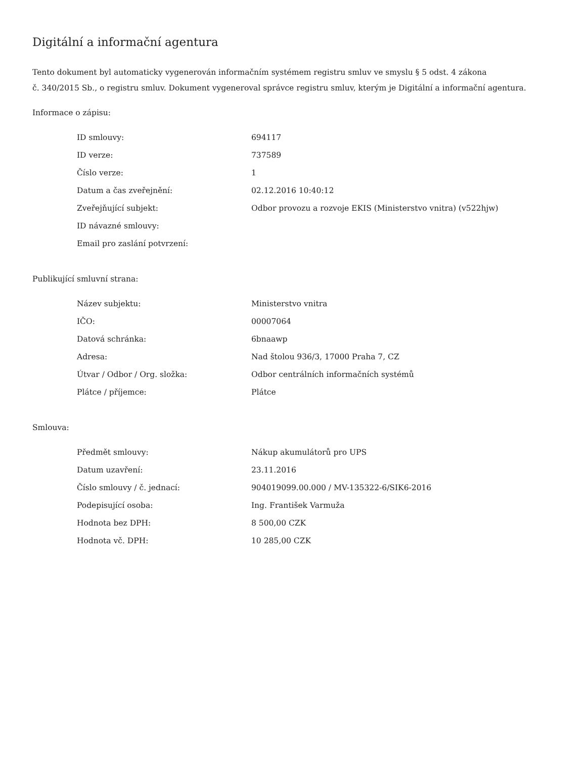Digitální a informační agentura
Tento dokument byl automaticky vygenerován informačním systémem registru smluv ve smyslu § 5 odst. 4 zákona
č. 340/2015 Sb., o registru smluv. Dokument vygeneroval správce registru smluv, kterým je Digitální a informační agentura.
Informace o zápisu:
| ID smlouvy: | 694117 |
| ID verze: | 737589 |
| Číslo verze: | 1 |
| Datum a čas zveřejnění: | 02.12.2016 10:40:12 |
| Zveřejňující subjekt: | Odbor provozu a rozvoje EKIS (Ministerstvo vnitra) (v522hjw) |
| ID návazné smlouvy: | |
| Email pro zaslání potvrzení: | |
Publikující smluvní strana:
| Název subjektu: | Ministerstvo vnitra |
| IČO: | 00007064 |
| Datová schránka: | 6bnaawp |
| Adresa: | Nad štolou 936/3, 17000 Praha 7, CZ |
| Útvar / Odbor / Org. složka: | Odbor centrálních informačních systémů |
| Plátce / příjemce: | Plátce |
Smlouva:
| Předmět smlouvy: | Nákup akumulátorů pro UPS |
| Datum uzavření: | 23.11.2016 |
| Číslo smlouvy / č. jednací: | 904019099.00.000 / MV-135322-6/SIK6-2016 |
| Podepisující osoba: | Ing. František Varmuža |
| Hodnota bez DPH: | 8 500,00 CZK |
| Hodnota vč. DPH: | 10 285,00 CZK |